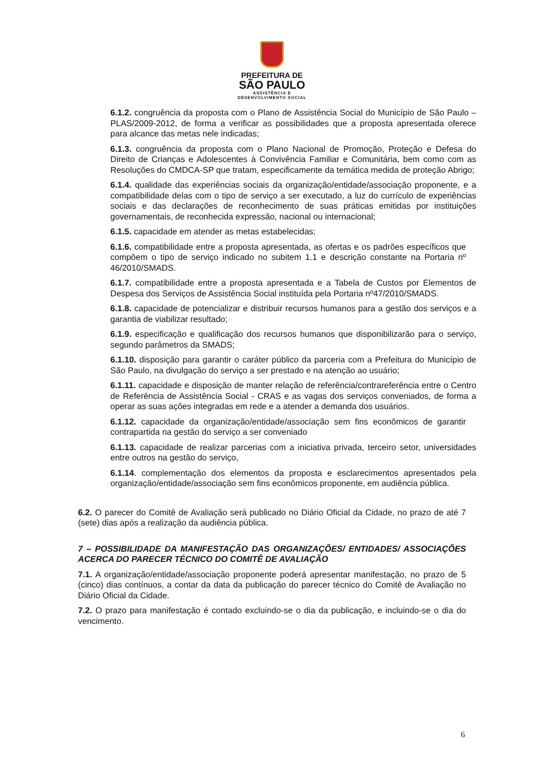PREFEITURA DE
SÃO PAULO
ASSISTÊNCIA E
DESENVOLVIMENTO SOCIAL
6.1.2. congruência da proposta com o Plano de Assistência Social do Município de São Paulo – PLAS/2009-2012, de forma a verificar as possibilidades que a proposta apresentada oferece para alcance das metas nele indicadas;
6.1.3. congruência da proposta com o Plano Nacional de Promoção, Proteção e Defesa do Direito de Crianças e Adolescentes à Convivência Familiar e Comunitária, bem como com as Resoluções do CMDCA-SP que tratam, especificamente da temática medida de proteção Abrigo;
6.1.4. qualidade das experiências sociais da organização/entidade/associação proponente, e a compatibilidade delas com o tipo de serviço a ser executado, a luz do currículo de experiências sociais e das declarações de reconhecimento de suas práticas emitidas por instituições governamentais, de reconhecida expressão, nacional ou internacional;
6.1.5. capacidade em atender as metas estabelecidas;
6.1.6. compatibilidade entre a proposta apresentada, as ofertas e os padrões específicos que compõem o tipo de serviço indicado no subitem 1.1 e descrição constante na Portaria nº 46/2010/SMADS.
6.1.7. compatibilidade entre a proposta apresentada e a Tabela de Custos por Elementos de Despesa dos Serviços de Assistência Social instituída pela Portaria nº47/2010/SMADS.
6.1.8. capacidade de potencializar e distribuir recursos humanos para a gestão dos serviços e a garantia de viabilizar resultado;
6.1.9. especificação e qualificação dos recursos humanos que disponibilizarão para o serviço, segundo parâmetros da SMADS;
6.1.10. disposição para garantir o caráter público da parceria com a Prefeitura do Município de São Paulo, na divulgação do serviço a ser prestado e na atenção ao usuário;
6.1.11. capacidade e disposição de manter relação de referência/contrareferência entre o Centro de Referência de Assistência Social - CRAS e as vagas dos serviços conveniados, de forma a operar as suas ações integradas em rede e a atender a demanda dos usuários.
6.1.12. capacidade da organização/entidade/associação sem fins econômicos de garantir contrapartida na gestão do serviço a ser conveniado
6.1.13. capacidade de realizar parcerias com a iniciativa privada, terceiro setor, universidades entre outros na gestão do serviço,
6.1.14. complementação dos elementos da proposta e esclarecimentos apresentados pela organização/entidade/associação sem fins econômicos proponente, em audiência pública.
6.2. O parecer do Comitê de Avaliação será publicado no Diário Oficial da Cidade, no prazo de até 7 (sete) dias após a realização da audiência pública.
7 – POSSIBILIDADE DA MANIFESTAÇÃO DAS ORGANIZAÇÕES/ ENTIDADES/ ASSOCIAÇÕES ACERCA DO PARECER TÉCNICO DO COMITÊ DE AVALIAÇÃO
7.1. A organização/entidade/associação proponente poderá apresentar manifestação, no prazo de 5 (cinco) dias contínuos, a contar da data da publicação do parecer técnico do Comitê de Avaliação no Diário Oficial da Cidade.
7.2. O prazo para manifestação é contado excluindo-se o dia da publicação, e incluindo-se o dia do vencimento.
6